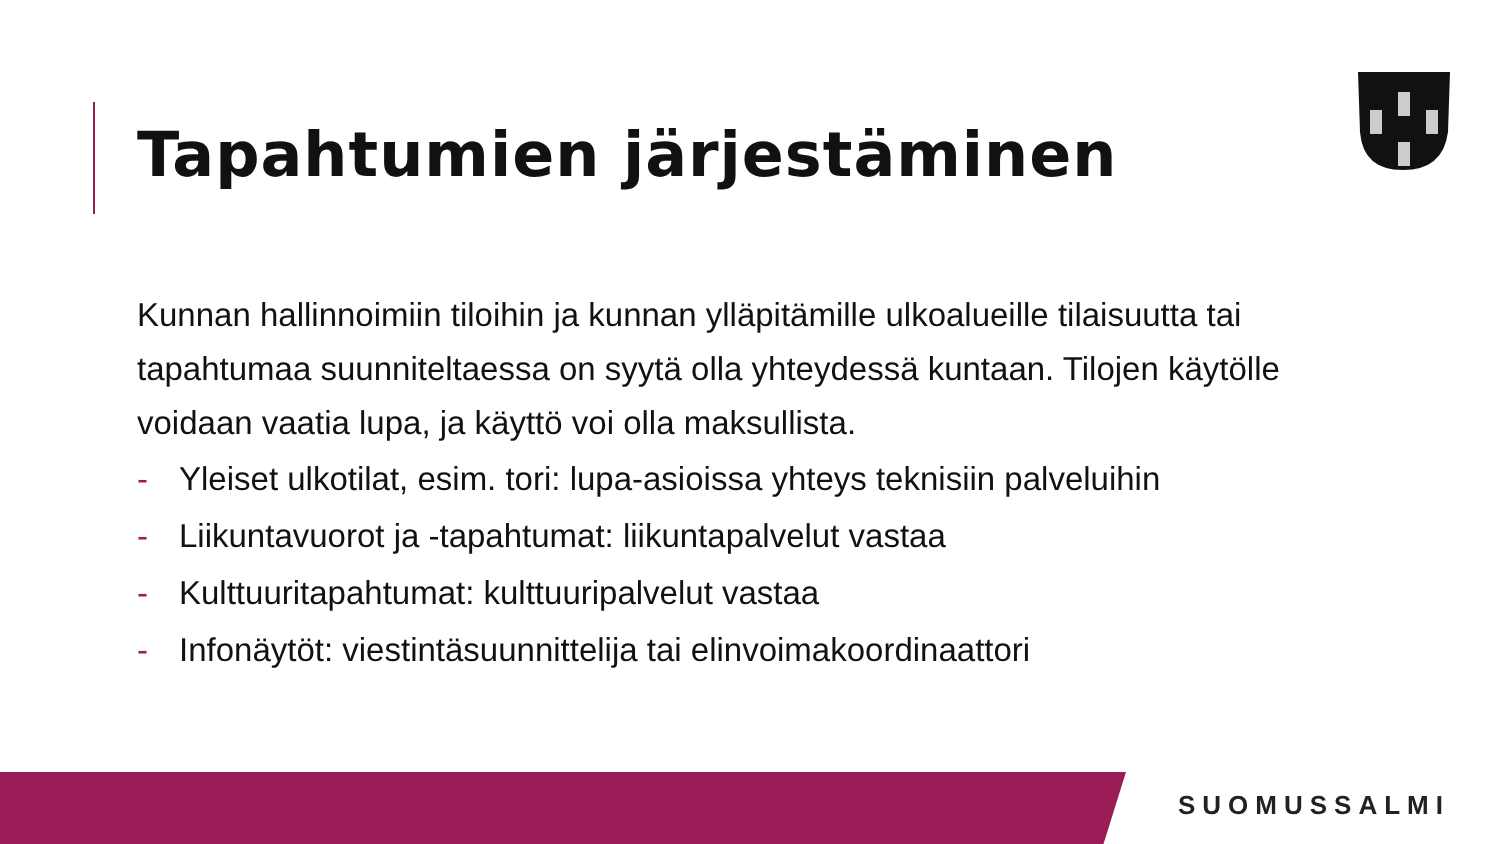Tapahtumien järjestäminen
Kunnan hallinnoimiin tiloihin ja kunnan ylläpitämille ulkoalueille tilaisuutta tai tapahtumaa suunniteltaessa on syytä olla yhteydessä kuntaan. Tilojen käytölle voidaan vaatia lupa, ja käyttö voi olla maksullista.
- Yleiset ulkotilat, esim. tori: lupa-asioissa yhteys teknisiin palveluihin
- Liikuntavuorot ja -tapahtumat: liikuntapalvelut vastaa
- Kulttuuritapahtumat: kulttuuripalvelut vastaa
- Infonäytöt: viestintäsuunnittelija tai elinvoimakoordinaattori
SUOMUSSALMI